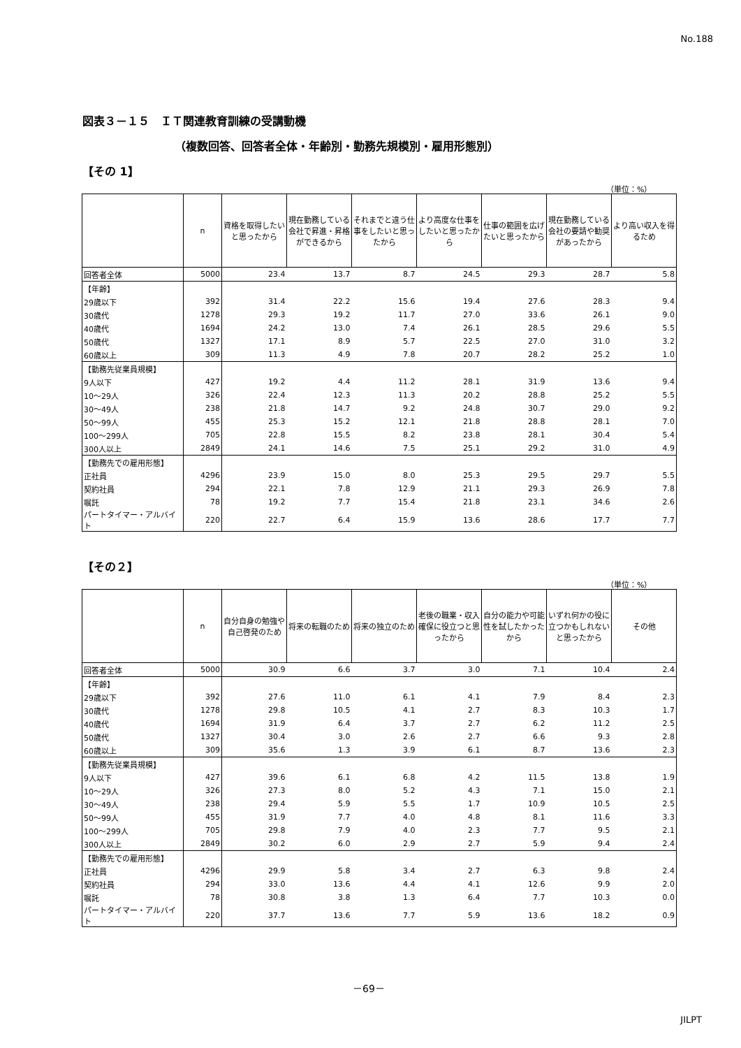No.188
図表３－１５　ＩＴ関連教育訓練の受講動機
（複数回答、回答者全体・年齢別・勤務先規模別・雇用形態別）
【その 1】
（単位：%）
| | n | 資格を取得したいと思ったから | 現在勤務している会社で昇進・昇格ができるから | それまでと違う仕事をしたいと思ったから | より高度な仕事をしたいと思ったから | 仕事の範囲を広げたいと思ったから | 現在勤務している会社の要請や勧奨があったから | より高い収入を得るため |
| --- | --- | --- | --- | --- | --- | --- | --- | --- |
| 回答者全体 | 5000 | 23.4 | 13.7 | 8.7 | 24.5 | 29.3 | 28.7 | 5.8 |
| 【年齢】 | | | | | | | | |
| 29歳以下 | 392 | 31.4 | 22.2 | 15.6 | 19.4 | 27.6 | 28.3 | 9.4 |
| 30歳代 | 1278 | 29.3 | 19.2 | 11.7 | 27.0 | 33.6 | 26.1 | 9.0 |
| 40歳代 | 1694 | 24.2 | 13.0 | 7.4 | 26.1 | 28.5 | 29.6 | 5.5 |
| 50歳代 | 1327 | 17.1 | 8.9 | 5.7 | 22.5 | 27.0 | 31.0 | 3.2 |
| 60歳以上 | 309 | 11.3 | 4.9 | 7.8 | 20.7 | 28.2 | 25.2 | 1.0 |
| 【勤務先従業員規模】 | | | | | | | | |
| 9人以下 | 427 | 19.2 | 4.4 | 11.2 | 28.1 | 31.9 | 13.6 | 9.4 |
| 10～29人 | 326 | 22.4 | 12.3 | 11.3 | 20.2 | 28.8 | 25.2 | 5.5 |
| 30～49人 | 238 | 21.8 | 14.7 | 9.2 | 24.8 | 30.7 | 29.0 | 9.2 |
| 50～99人 | 455 | 25.3 | 15.2 | 12.1 | 21.8 | 28.8 | 28.1 | 7.0 |
| 100～299人 | 705 | 22.8 | 15.5 | 8.2 | 23.8 | 28.1 | 30.4 | 5.4 |
| 300人以上 | 2849 | 24.1 | 14.6 | 7.5 | 25.1 | 29.2 | 31.0 | 4.9 |
| 【勤務先での雇用形態】 | | | | | | | | |
| 正社員 | 4296 | 23.9 | 15.0 | 8.0 | 25.3 | 29.5 | 29.7 | 5.5 |
| 契約社員 | 294 | 22.1 | 7.8 | 12.9 | 21.1 | 29.3 | 26.9 | 7.8 |
| 嘱託 | 78 | 19.2 | 7.7 | 15.4 | 21.8 | 23.1 | 34.6 | 2.6 |
| パートタイマー・アルバイト | 220 | 22.7 | 6.4 | 15.9 | 13.6 | 28.6 | 17.7 | 7.7 |
【その２】
（単位：%）
| | n | 自分自身の勉強や自己啓発のため | 将来の転職のため | 将来の独立のため | 老後の職業・収入確保に役立つと思ったから | 自分の能力や可能性を試したかったから | いずれ何かの役に立つかもしれないと思ったから | その他 |
| --- | --- | --- | --- | --- | --- | --- | --- | --- |
| 回答者全体 | 5000 | 30.9 | 6.6 | 3.7 | 3.0 | 7.1 | 10.4 | 2.4 |
| 【年齢】 | | | | | | | | |
| 29歳以下 | 392 | 27.6 | 11.0 | 6.1 | 4.1 | 7.9 | 8.4 | 2.3 |
| 30歳代 | 1278 | 29.8 | 10.5 | 4.1 | 2.7 | 8.3 | 10.3 | 1.7 |
| 40歳代 | 1694 | 31.9 | 6.4 | 3.7 | 2.7 | 6.2 | 11.2 | 2.5 |
| 50歳代 | 1327 | 30.4 | 3.0 | 2.6 | 2.7 | 6.6 | 9.3 | 2.8 |
| 60歳以上 | 309 | 35.6 | 1.3 | 3.9 | 6.1 | 8.7 | 13.6 | 2.3 |
| 【勤務先従業員規模】 | | | | | | | | |
| 9人以下 | 427 | 39.6 | 6.1 | 6.8 | 4.2 | 11.5 | 13.8 | 1.9 |
| 10～29人 | 326 | 27.3 | 8.0 | 5.2 | 4.3 | 7.1 | 15.0 | 2.1 |
| 30～49人 | 238 | 29.4 | 5.9 | 5.5 | 1.7 | 10.9 | 10.5 | 2.5 |
| 50～99人 | 455 | 31.9 | 7.7 | 4.0 | 4.8 | 8.1 | 11.6 | 3.3 |
| 100～299人 | 705 | 29.8 | 7.9 | 4.0 | 2.3 | 7.7 | 9.5 | 2.1 |
| 300人以上 | 2849 | 30.2 | 6.0 | 2.9 | 2.7 | 5.9 | 9.4 | 2.4 |
| 【勤務先での雇用形態】 | | | | | | | | |
| 正社員 | 4296 | 29.9 | 5.8 | 3.4 | 2.7 | 6.3 | 9.8 | 2.4 |
| 契約社員 | 294 | 33.0 | 13.6 | 4.4 | 4.1 | 12.6 | 9.9 | 2.0 |
| 嘱託 | 78 | 30.8 | 3.8 | 1.3 | 6.4 | 7.7 | 10.3 | 0.0 |
| パートタイマー・アルバイト | 220 | 37.7 | 13.6 | 7.7 | 5.9 | 13.6 | 18.2 | 0.9 |
－69－
JILPT